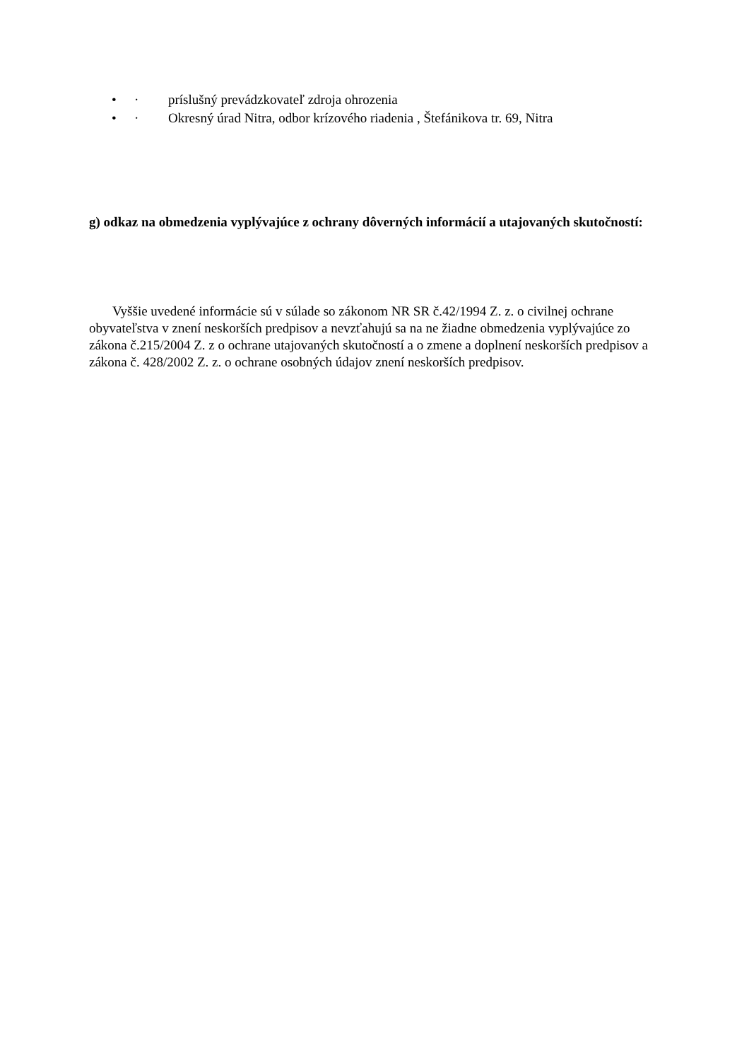• · príslušný prevádzkovateľ zdroja ohrozenia
• · Okresný úrad Nitra, odbor krízového riadenia , Štefánikova tr. 69, Nitra
g) odkaz na obmedzenia vyplývajúce z ochrany dôverných informácií a utajovaných skutočností:
Vyššie uvedené informácie sú v súlade so zákonom NR SR č.42/1994 Z. z. o civilnej ochrane obyvateľstva v znení neskorších predpisov a nevzťahujú sa na ne žiadne obmedzenia vyplývajúce zo zákona č.215/2004 Z. z o ochrane utajovaných skutočností a o zmene a doplnení neskorších predpisov a zákona č. 428/2002 Z. z. o ochrane osobných údajov znení neskorších predpisov.